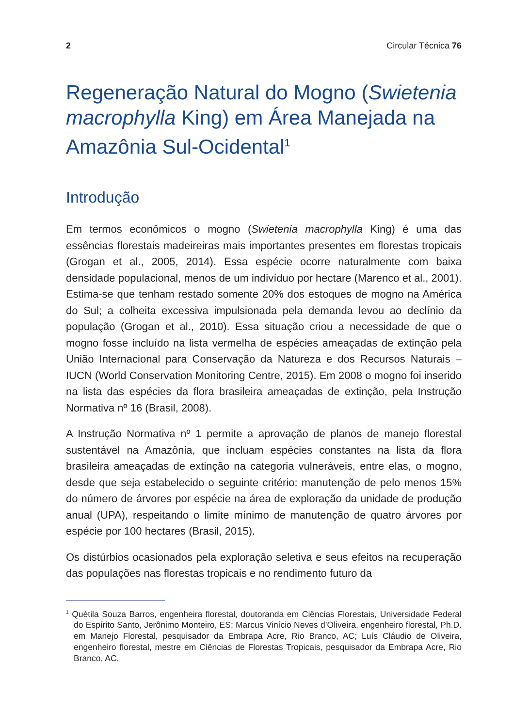2 Circular Técnica 76
Regeneração Natural do Mogno (Swietenia macrophylla King) em Área Manejada na Amazônia Sul-Ocidental<sup>1</sup>
Introdução
Em termos econômicos o mogno (Swietenia macrophylla King) é uma das essências florestais madeireiras mais importantes presentes em florestas tropicais (Grogan et al., 2005, 2014). Essa espécie ocorre naturalmente com baixa densidade populacional, menos de um indivíduo por hectare (Marenco et al., 2001). Estima-se que tenham restado somente 20% dos estoques de mogno na América do Sul; a colheita excessiva impulsionada pela demanda levou ao declínio da população (Grogan et al., 2010). Essa situação criou a necessidade de que o mogno fosse incluído na lista vermelha de espécies ameaçadas de extinção pela União Internacional para Conservação da Natureza e dos Recursos Naturais – IUCN (World Conservation Monitoring Centre, 2015). Em 2008 o mogno foi inserido na lista das espécies da flora brasileira ameaçadas de extinção, pela Instrução Normativa nº 16 (Brasil, 2008).
A Instrução Normativa nº 1 permite a aprovação de planos de manejo florestal sustentável na Amazônia, que incluam espécies constantes na lista da flora brasileira ameaçadas de extinção na categoria vulneráveis, entre elas, o mogno, desde que seja estabelecido o seguinte critério: manutenção de pelo menos 15% do número de árvores por espécie na área de exploração da unidade de produção anual (UPA), respeitando o limite mínimo de manutenção de quatro árvores por espécie por 100 hectares (Brasil, 2015).
Os distúrbios ocasionados pela exploração seletiva e seus efeitos na recuperação das populações nas florestas tropicais e no rendimento futuro da
<sup>1</sup> Quétila Souza Barros, engenheira florestal, doutoranda em Ciências Florestais, Universidade Federal do Espírito Santo, Jerônimo Monteiro, ES; Marcus Vinício Neves d’Oliveira, engenheiro florestal, Ph.D. em Manejo Florestal, pesquisador da Embrapa Acre, Rio Branco, AC; Luís Cláudio de Oliveira, engenheiro florestal, mestre em Ciências de Florestas Tropicais, pesquisador da Embrapa Acre, Rio Branco, AC.